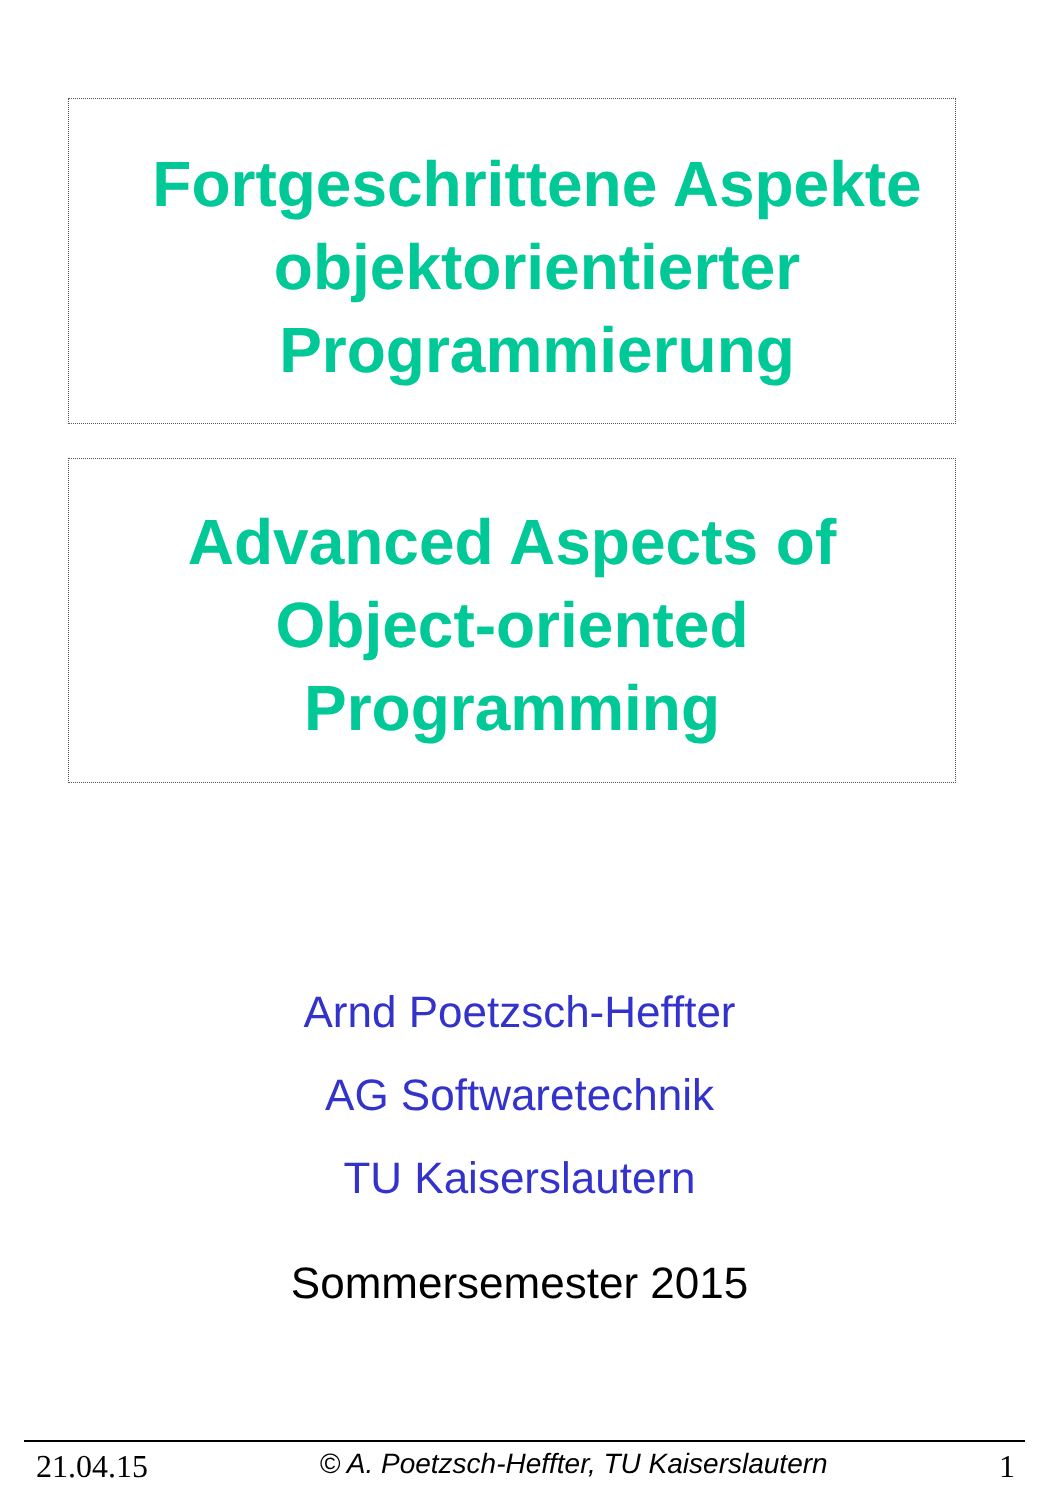Fortgeschrittene Aspekte
objektorientierter
Programmierung
Advanced Aspects of
Object-oriented
Programming
Arnd Poetzsch-Heffter
AG Softwaretechnik
TU Kaiserslautern
Sommersemester 2015
21.04.15 © A. Poetzsch-Heffter, TU Kaiserslautern 1